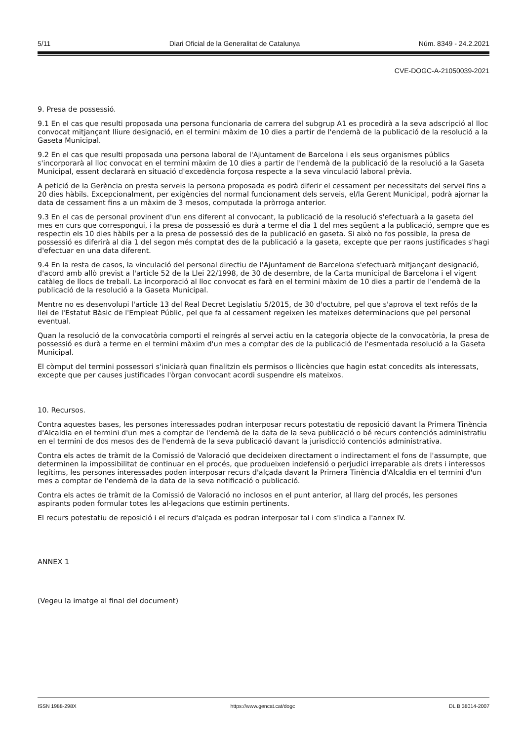5/11 Diari Oficial de la Generalitat de Catalunya Núm. 8349 - 24.2.2021
CVE-DOGC-A-21050039-2021
9. Presa de possessió.
9.1 En el cas que resulti proposada una persona funcionaria de carrera del subgrup A1 es procedirà a la seva adscripció al lloc convocat mitjançant lliure designació, en el termini màxim de 10 dies a partir de l'endemà de la publicació de la resolució a la Gaseta Municipal.
9.2 En el cas que resulti proposada una persona laboral de l'Ajuntament de Barcelona i els seus organismes públics s'incorporarà al lloc convocat en el termini màxim de 10 dies a partir de l'endemà de la publicació de la resolució a la Gaseta Municipal, essent declararà en situació d'excedència forçosa respecte a la seva vinculació laboral prèvia.
A petició de la Gerència on presta serveis la persona proposada es podrà diferir el cessament per necessitats del servei fins a 20 dies hàbils. Excepcionalment, per exigències del normal funcionament dels serveis, el/la Gerent Municipal, podrà ajornar la data de cessament fins a un màxim de 3 mesos, computada la pròrroga anterior.
9.3 En el cas de personal provinent d'un ens diferent al convocant, la publicació de la resolució s'efectuarà a la gaseta del mes en curs que correspongui, i la presa de possessió es durà a terme el dia 1 del mes següent a la publicació, sempre que es respectin els 10 dies hàbils per a la presa de possessió des de la publicació en gaseta. Si això no fos possible, la presa de possessió es diferirà al dia 1 del segon més comptat des de la publicació a la gaseta, excepte que per raons justificades s'hagi d'efectuar en una data diferent.
9.4 En la resta de casos, la vinculació del personal directiu de l'Ajuntament de Barcelona s'efectuarà mitjançant designació, d'acord amb allò previst a l'article 52 de la Llei 22/1998, de 30 de desembre, de la Carta municipal de Barcelona i el vigent catàleg de llocs de treball. La incorporació al lloc convocat es farà en el termini màxim de 10 dies a partir de l'endemà de la publicació de la resolució a la Gaseta Municipal.
Mentre no es desenvolupi l'article 13 del Real Decret Legislatiu 5/2015, de 30 d'octubre, pel que s'aprova el text refós de la llei de l'Estatut Bàsic de l'Empleat Públic, pel que fa al cessament regeixen les mateixes determinacions que pel personal eventual.
Quan la resolució de la convocatòria comporti el reingrés al servei actiu en la categoria objecte de la convocatòria, la presa de possessió es durà a terme en el termini màxim d'un mes a comptar des de la publicació de l'esmentada resolució a la Gaseta Municipal.
El còmput del termini possessori s'iniciarà quan finalitzin els permisos o llicències que hagin estat concedits als interessats, excepte que per causes justificades l'òrgan convocant acordi suspendre els mateixos.
10. Recursos.
Contra aquestes bases, les persones interessades podran interposar recurs potestatiu de reposició davant la Primera Tinència d'Alcaldia en el termini d'un mes a comptar de l'endemà de la data de la seva publicació o bé recurs contenciós administratiu en el termini de dos mesos des de l'endemà de la seva publicació davant la jurisdicció contenciós administrativa.
Contra els actes de tràmit de la Comissió de Valoració que decideixen directament o indirectament el fons de l'assumpte, que determinen la impossibilitat de continuar en el procés, que produeixen indefensió o perjudici irreparable als drets i interessos legítims, les persones interessades poden interposar recurs d'alçada davant la Primera Tinència d'Alcaldia en el termini d'un mes a comptar de l'endemà de la data de la seva notificació o publicació.
Contra els actes de tràmit de la Comissió de Valoració no inclosos en el punt anterior, al llarg del procés, les persones aspirants poden formular totes les al·legacions que estimin pertinents.
El recurs potestatiu de reposició i el recurs d'alçada es podran interposar tal i com s'indica a l'annex IV.
ANNEX 1
(Vegeu la imatge al final del document)
ISSN 1988-298X https://www.gencat.cat/dogc DL B 38014-2007